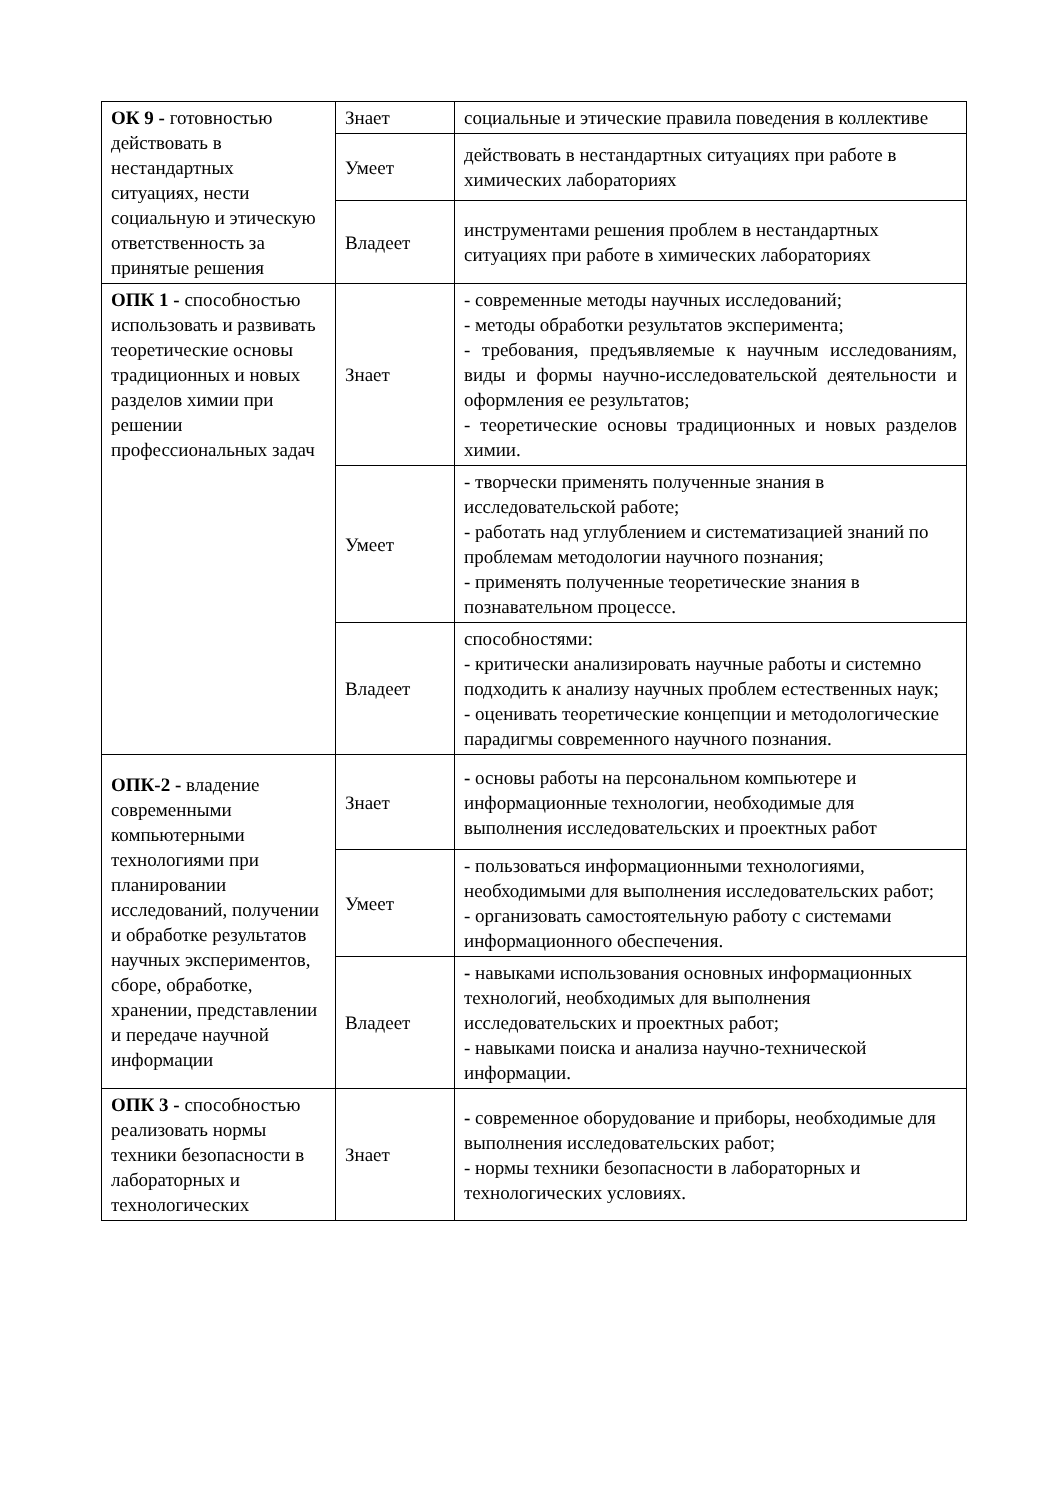| ОК 9 - готовностью действовать в нестандартных ситуациях, нести социальную и этическую ответственность за принятые решения | Знает | социальные и этические правила поведения в коллективе |
| | Умеет | действовать в нестандартных ситуациях при работе в химических лабораториях |
| | Владеет | инструментами решения проблем в нестандартных ситуациях при работе в химических лабораториях |
| ОПК 1 - способностью использовать и развивать теоретические основы традиционных и новых разделов химии при решении профессиональных задач | Знает | - современные методы научных исследований; - методы обработки результатов эксперимента; - требования, предъявляемые к научным исследованиям, виды и формы научно-исследовательской деятельности и оформления ее результатов; - теоретические основы традиционных и новых разделов химии. |
| | Умеет | - творчески применять полученные знания в исследовательской работе; - работать над углублением и систематизацией знаний по проблемам методологии научного познания; - применять полученные теоретические знания в познавательном процессе. |
| | Владеет | способностями: - критически анализировать научные работы и системно подходить к анализу научных проблем естественных наук; - оценивать теоретические концепции и методологические парадигмы современного научного познания. |
| ОПК-2 - владение современными компьютерными технологиями при планировании исследований, получении и обработке результатов научных экспериментов, сборе, обработке, хранении, представлении и передаче научной информации | Знает | - основы работы на персональном компьютере и информационные технологии, необходимые для выполнения исследовательских и проектных работ |
| | Умеет | - пользоваться информационными технологиями, необходимыми для выполнения исследовательских работ; - организовать самостоятельную работу с системами информационного обеспечения. |
| | Владеет | - навыками использования основных информационных технологий, необходимых для выполнения исследовательских и проектных работ; - навыками поиска и анализа научно-технической информации. |
| ОПК 3 - способностью реализовать нормы техники безопасности в лабораторных и технологических | Знает | - современное оборудование и приборы, необходимые для выполнения исследовательских работ; - нормы техники безопасности в лабораторных и технологических условиях. |